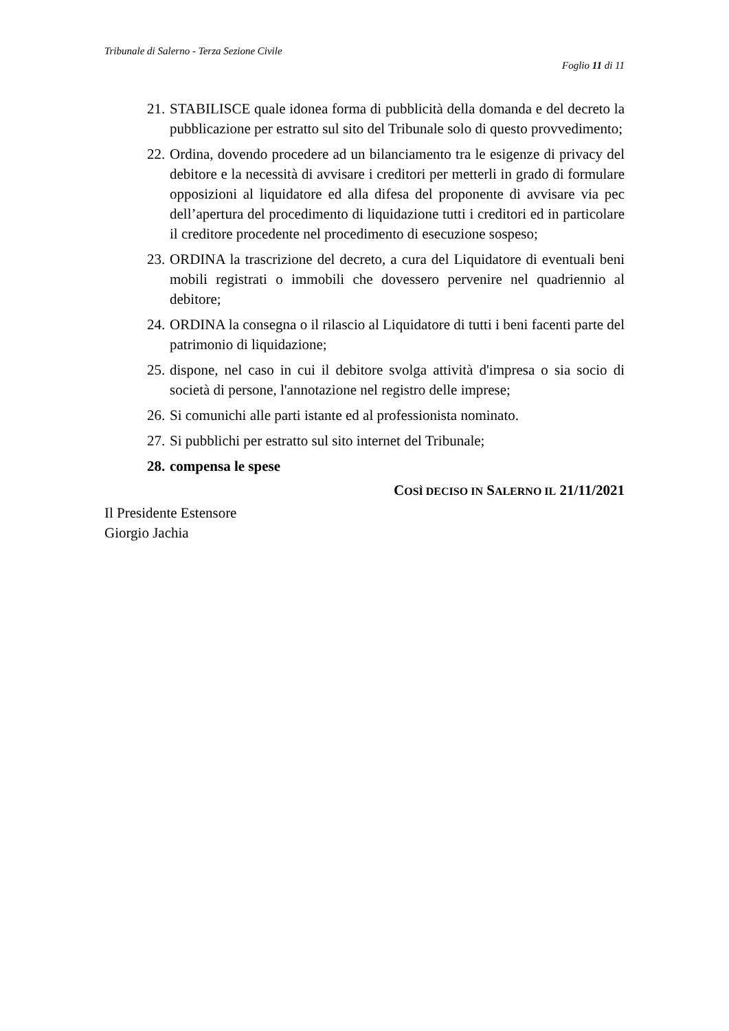Tribunale di Salerno - Terza Sezione Civile
Foglio 11 di 11
21. STABILISCE quale idonea forma di pubblicità della domanda e del decreto la pubblicazione per estratto sul sito del Tribunale solo di questo provvedimento;
22. Ordina, dovendo procedere ad un bilanciamento tra le esigenze di privacy del debitore e la necessità di avvisare i creditori per metterli in grado di formulare opposizioni al liquidatore ed alla difesa del proponente di avvisare via pec dell’apertura del procedimento di liquidazione tutti i creditori ed in particolare il creditore procedente nel procedimento di esecuzione sospeso;
23. ORDINA la trascrizione del decreto, a cura del Liquidatore di eventuali beni mobili registrati o immobili che dovessero pervenire nel quadriennio al debitore;
24. ORDINA la consegna o il rilascio al Liquidatore di tutti i beni facenti parte del patrimonio di liquidazione;
25. dispone, nel caso in cui il debitore svolga attività d'impresa o sia socio di società di persone, l'annotazione nel registro delle imprese;
26. Si comunichi alle parti istante ed al professionista nominato.
27. Si pubblichi per estratto sul sito internet del Tribunale;
28. compensa le spese
COSÌ DECISO IN SALERNO IL 21/11/2021
Il Presidente Estensore
Giorgio Jachia